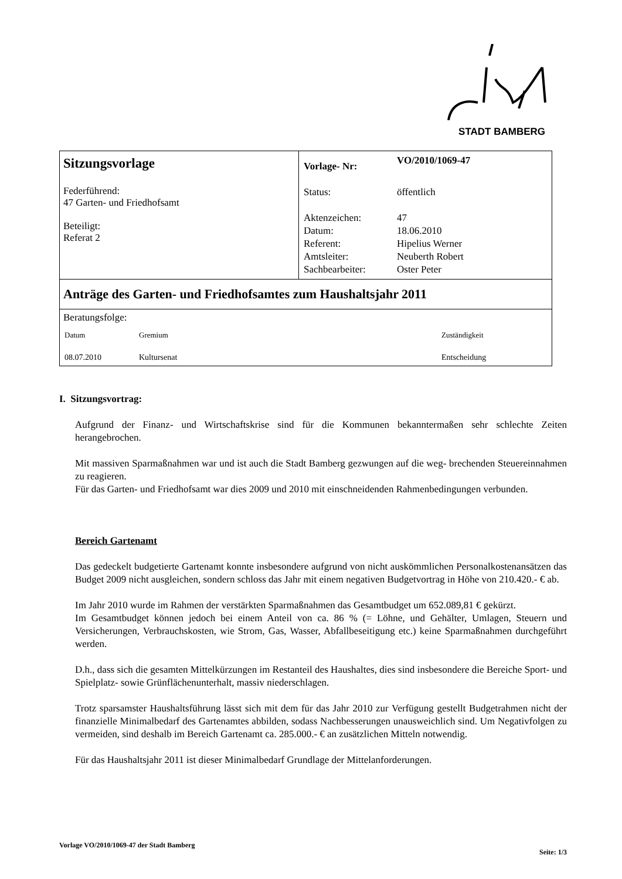STADT BAMBERG
| Sitzungsvorlage Federführend: 47 Garten- und Friedhofsamt Beteiligt: Referat 2 | / Vorlage- Nr: / VO/2010/1069-47 / / Status: / öffentlich / / Aktenzeichen: / 47 / / Datum: / 18.06.2010 / / Referent: / Hipelius Werner / / Amtsleiter: / Neuberth Robert / / Sachbearbeiter: / Oster Peter / |
| Anträge des Garten- und Friedhofsamtes zum Haushaltsjahr 2011 | |
| Beratungsfolge: / Datum / Gremium / Zuständigkeit / / 08.07.2010 / Kultursenat / Entscheidung / | |
I. Sitzungsvortrag:
Aufgrund der Finanz- und Wirtschaftskrise sind für die Kommunen bekanntermaßen sehr schlechte Zeiten herangebrochen.
Mit massiven Sparmaßnahmen war und ist auch die Stadt Bamberg gezwungen auf die weg- brechenden Steuereinnahmen zu reagieren.
Für das Garten- und Friedhofsamt war dies 2009 und 2010 mit einschneidenden Rahmenbedingungen verbunden.
Bereich Gartenamt
Das gedeckelt budgetierte Gartenamt konnte insbesondere aufgrund von nicht auskömmlichen Personalkostenansätzen das Budget 2009 nicht ausgleichen, sondern schloss das Jahr mit einem negativen Budgetvortrag in Höhe von 210.420.- € ab.
Im Jahr 2010 wurde im Rahmen der verstärkten Sparmaßnahmen das Gesamtbudget um 652.089,81 € gekürzt.
Im Gesamtbudget können jedoch bei einem Anteil von ca. 86 % (= Löhne, und Gehälter, Umlagen, Steuern und Versicherungen, Verbrauchskosten, wie Strom, Gas, Wasser, Abfallbeseitigung etc.) keine Sparmaßnahmen durchgeführt werden.
D.h., dass sich die gesamten Mittelkürzungen im Restanteil des Haushaltes, dies sind insbesondere die Bereiche Sport- und Spielplatz- sowie Grünflächenunterhalt, massiv niederschlagen.
Trotz sparsamster Haushaltsführung lässt sich mit dem für das Jahr 2010 zur Verfügung gestellt Budgetrahmen nicht der finanzielle Minimalbedarf des Gartenamtes abbilden, sodass Nachbesserungen unausweichlich sind. Um Negativfolgen zu vermeiden, sind deshalb im Bereich Gartenamt ca. 285.000.- € an zusätzlichen Mitteln notwendig.
Für das Haushaltsjahr 2011 ist dieser Minimalbedarf Grundlage der Mittelanforderungen.
Vorlage VO/2010/1069-47 der Stadt Bamberg Seite: 1/3